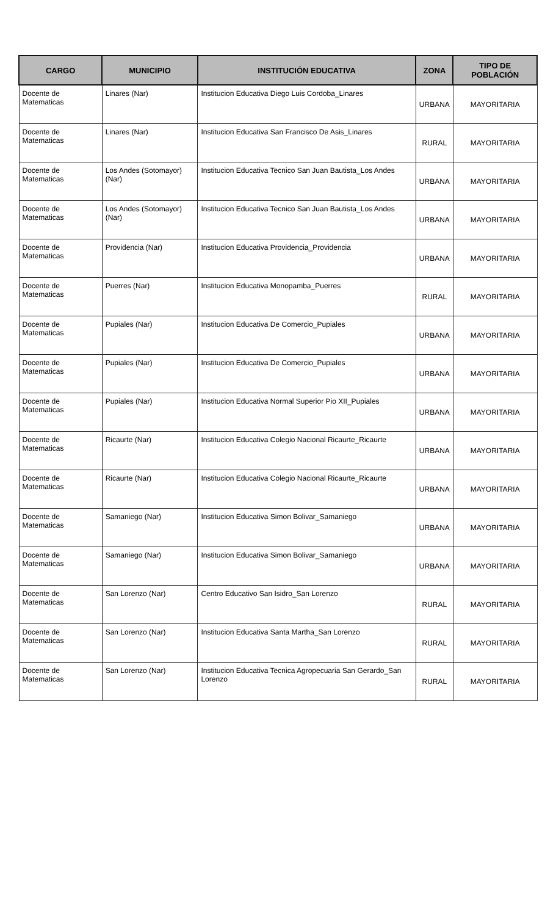| CARGO | MUNICIPIO | INSTITUCIÓN EDUCATIVA | ZONA | TIPO DE POBLACIÓN |
| --- | --- | --- | --- | --- |
| Docente de Matematicas | Linares (Nar) | Institucion Educativa Diego Luis Cordoba_Linares | URBANA | MAYORITARIA |
| Docente de Matematicas | Linares (Nar) | Institucion Educativa San Francisco De Asis_Linares | RURAL | MAYORITARIA |
| Docente de Matematicas | Los Andes (Sotomayor) (Nar) | Institucion Educativa Tecnico San Juan Bautista_Los Andes | URBANA | MAYORITARIA |
| Docente de Matematicas | Los Andes (Sotomayor) (Nar) | Institucion Educativa Tecnico San Juan Bautista_Los Andes | URBANA | MAYORITARIA |
| Docente de Matematicas | Providencia (Nar) | Institucion Educativa Providencia_Providencia | URBANA | MAYORITARIA |
| Docente de Matematicas | Puerres (Nar) | Institucion Educativa Monopamba_Puerres | RURAL | MAYORITARIA |
| Docente de Matematicas | Pupiales (Nar) | Institucion Educativa De Comercio_Pupiales | URBANA | MAYORITARIA |
| Docente de Matematicas | Pupiales (Nar) | Institucion Educativa De Comercio_Pupiales | URBANA | MAYORITARIA |
| Docente de Matematicas | Pupiales (Nar) | Institucion Educativa Normal Superior Pio XII_Pupiales | URBANA | MAYORITARIA |
| Docente de Matematicas | Ricaurte (Nar) | Institucion Educativa Colegio Nacional Ricaurte_Ricaurte | URBANA | MAYORITARIA |
| Docente de Matematicas | Ricaurte (Nar) | Institucion Educativa Colegio Nacional Ricaurte_Ricaurte | URBANA | MAYORITARIA |
| Docente de Matematicas | Samaniego (Nar) | Institucion Educativa Simon Bolivar_Samaniego | URBANA | MAYORITARIA |
| Docente de Matematicas | Samaniego (Nar) | Institucion Educativa Simon Bolivar_Samaniego | URBANA | MAYORITARIA |
| Docente de Matematicas | San Lorenzo (Nar) | Centro Educativo San Isidro_San Lorenzo | RURAL | MAYORITARIA |
| Docente de Matematicas | San Lorenzo (Nar) | Institucion Educativa Santa Martha_San Lorenzo | RURAL | MAYORITARIA |
| Docente de Matematicas | San Lorenzo (Nar) | Institucion Educativa Tecnica Agropecuaria San Gerardo_San Lorenzo | RURAL | MAYORITARIA |